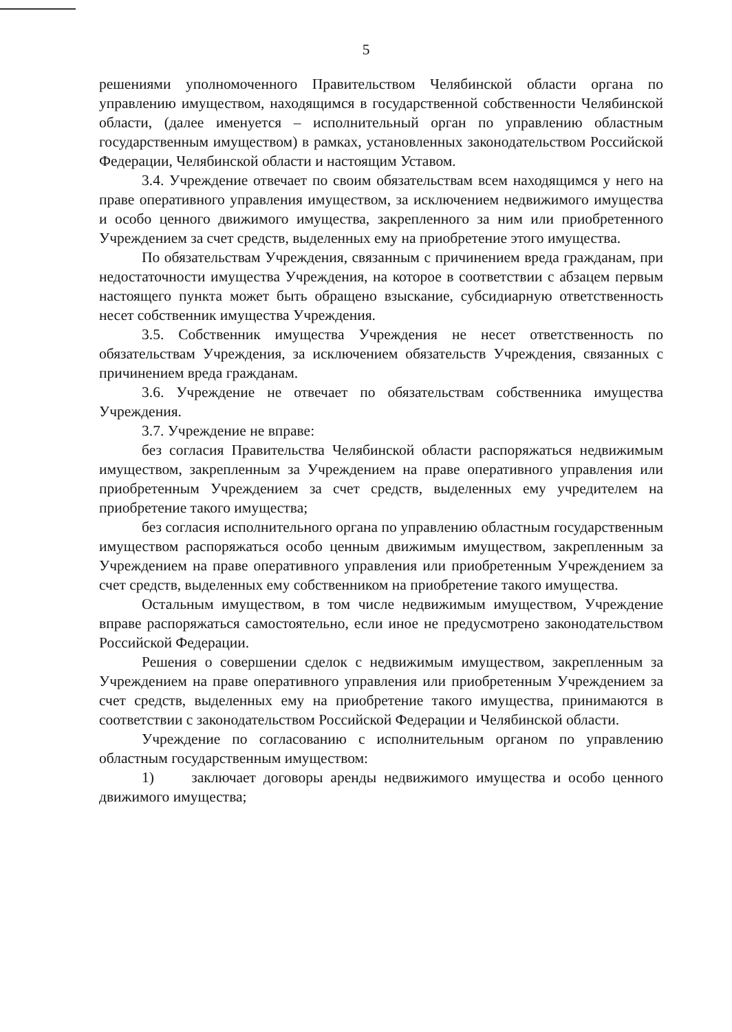5
решениями уполномоченного Правительством Челябинской области органа по управлению имуществом, находящимся в государственной собственности Челябинской области, (далее именуется – исполнительный орган по управлению областным государственным имуществом) в рамках, установленных законодательством Российской Федерации, Челябинской области и настоящим Уставом.
3.4. Учреждение отвечает по своим обязательствам всем находящимся у него на праве оперативного управления имуществом, за исключением недвижимого имущества и особо ценного движимого имущества, закрепленного за ним или приобретенного Учреждением за счет средств, выделенных ему на приобретение этого имущества.
По обязательствам Учреждения, связанным с причинением вреда гражданам, при недостаточности имущества Учреждения, на которое в соответствии с абзацем первым настоящего пункта может быть обращено взыскание, субсидиарную ответственность несет собственник имущества Учреждения.
3.5. Собственник имущества Учреждения не несет ответственность по обязательствам Учреждения, за исключением обязательств Учреждения, связанных с причинением вреда гражданам.
3.6. Учреждение не отвечает по обязательствам собственника имущества Учреждения.
3.7. Учреждение не вправе:
без согласия Правительства Челябинской области распоряжаться недвижимым имуществом, закрепленным за Учреждением на праве оперативного управления или приобретенным Учреждением за счет средств, выделенных ему учредителем на приобретение такого имущества;
без согласия исполнительного органа по управлению областным государственным имуществом распоряжаться особо ценным движимым имуществом, закрепленным за Учреждением на праве оперативного управления или приобретенным Учреждением за счет средств, выделенных ему собственником на приобретение такого имущества.
Остальным имуществом, в том числе недвижимым имуществом, Учреждение вправе распоряжаться самостоятельно, если иное не предусмотрено законодательством Российской Федерации.
Решения о совершении сделок с недвижимым имуществом, закрепленным за Учреждением на праве оперативного управления или приобретенным Учреждением за счет средств, выделенных ему на приобретение такого имущества, принимаются в соответствии с законодательством Российской Федерации и Челябинской области.
Учреждение по согласованию с исполнительным органом по управлению областным государственным имуществом:
1) заключает договоры аренды недвижимого имущества и особо ценного движимого имущества;